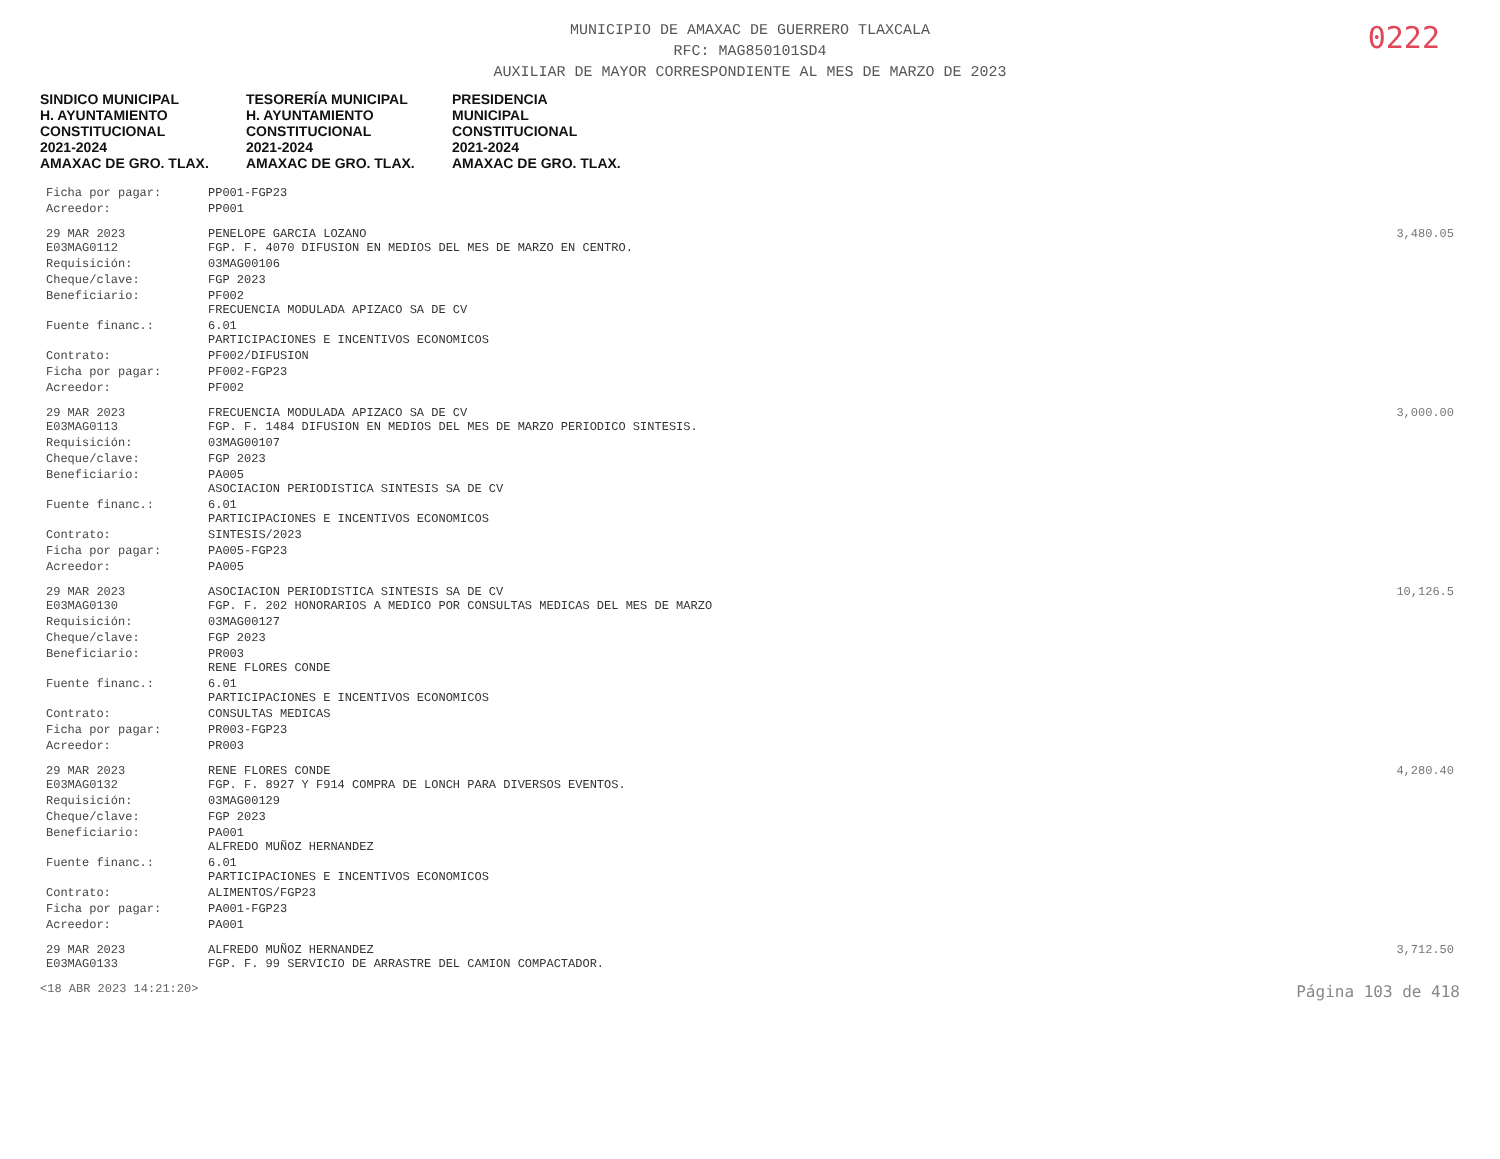0222
MUNICIPIO DE AMAXAC DE GUERRERO TLAXCALA
RFC: MAG850101SD4
AUXILIAR DE MAYOR CORRESPONDIENTE AL MES DE MARZO DE 2023
SINDICO MUNICIPAL
H. AYUNTAMIENTO
CONSTITUCIONAL
2021-2024
AMAXAC DE GRO. TLAX. TESORERÍA MUNICIPAL
H. AYUNTAMIENTO
CONSTITUCIONAL
2021-2024
AMAXAC DE GRO. TLAX. PRESIDENCIA
MUNICIPAL
CONSTITUCIONAL
2021-2024
AMAXAC DE GRO. TLAX.
| Ficha por pagar: | PP001-FGP23 | |
| Acreedor: | PP001 | |
| 29 MAR 2023 E03MAG0112 | PENELOPE GARCIA LOZANO FGP. F. 4070 DIFUSION EN MEDIOS DEL MES DE MARZO EN CENTRO. | 3,480.05 |
| Requisición: | 03MAG00106 | |
| Cheque/clave: | FGP 2023 | |
| Beneficiario: | PF002 FRECUENCIA MODULADA APIZACO SA DE CV | |
| Fuente financ.: | 6.01 PARTICIPACIONES E INCENTIVOS ECONOMICOS | |
| Contrato: | PF002/DIFUSION | |
| Ficha por pagar: | PF002-FGP23 | |
| Acreedor: | PF002 | |
| 29 MAR 2023 E03MAG0113 | FRECUENCIA MODULADA APIZACO SA DE CV FGP. F. 1484 DIFUSION EN MEDIOS DEL MES DE MARZO PERIODICO SINTESIS. | 3,000.00 |
| Requisición: | 03MAG00107 | |
| Cheque/clave: | FGP 2023 | |
| Beneficiario: | PA005 ASOCIACION PERIODISTICA SINTESIS SA DE CV | |
| Fuente financ.: | 6.01 PARTICIPACIONES E INCENTIVOS ECONOMICOS | |
| Contrato: | SINTESIS/2023 | |
| Ficha por pagar: | PA005-FGP23 | |
| Acreedor: | PA005 | |
| 29 MAR 2023 E03MAG0130 | ASOCIACION PERIODISTICA SINTESIS SA DE CV FGP. F. 202 HONORARIOS A MEDICO POR CONSULTAS MEDICAS DEL MES DE MARZO | 10,126.5 |
| Requisición: | 03MAG00127 | |
| Cheque/clave: | FGP 2023 | |
| Beneficiario: | PR003 RENE FLORES CONDE | |
| Fuente financ.: | 6.01 PARTICIPACIONES E INCENTIVOS ECONOMICOS | |
| Contrato: | CONSULTAS MEDICAS | |
| Ficha por pagar: | PR003-FGP23 | |
| Acreedor: | PR003 | |
| 29 MAR 2023 E03MAG0132 | RENE FLORES CONDE FGP. F. 8927 Y F914 COMPRA DE LONCH PARA DIVERSOS EVENTOS. | 4,280.40 |
| Requisición: | 03MAG00129 | |
| Cheque/clave: | FGP 2023 | |
| Beneficiario: | PA001 ALFREDO MUÑOZ HERNANDEZ | |
| Fuente financ.: | 6.01 PARTICIPACIONES E INCENTIVOS ECONOMICOS | |
| Contrato: | ALIMENTOS/FGP23 | |
| Ficha por pagar: | PA001-FGP23 | |
| Acreedor: | PA001 | |
| 29 MAR 2023 E03MAG0133 | ALFREDO MUÑOZ HERNANDEZ FGP. F. 99 SERVICIO DE ARRASTRE DEL CAMION COMPACTADOR. | 3,712.50 |
<18 ABR 2023 14:21:20> Página 103 de 418